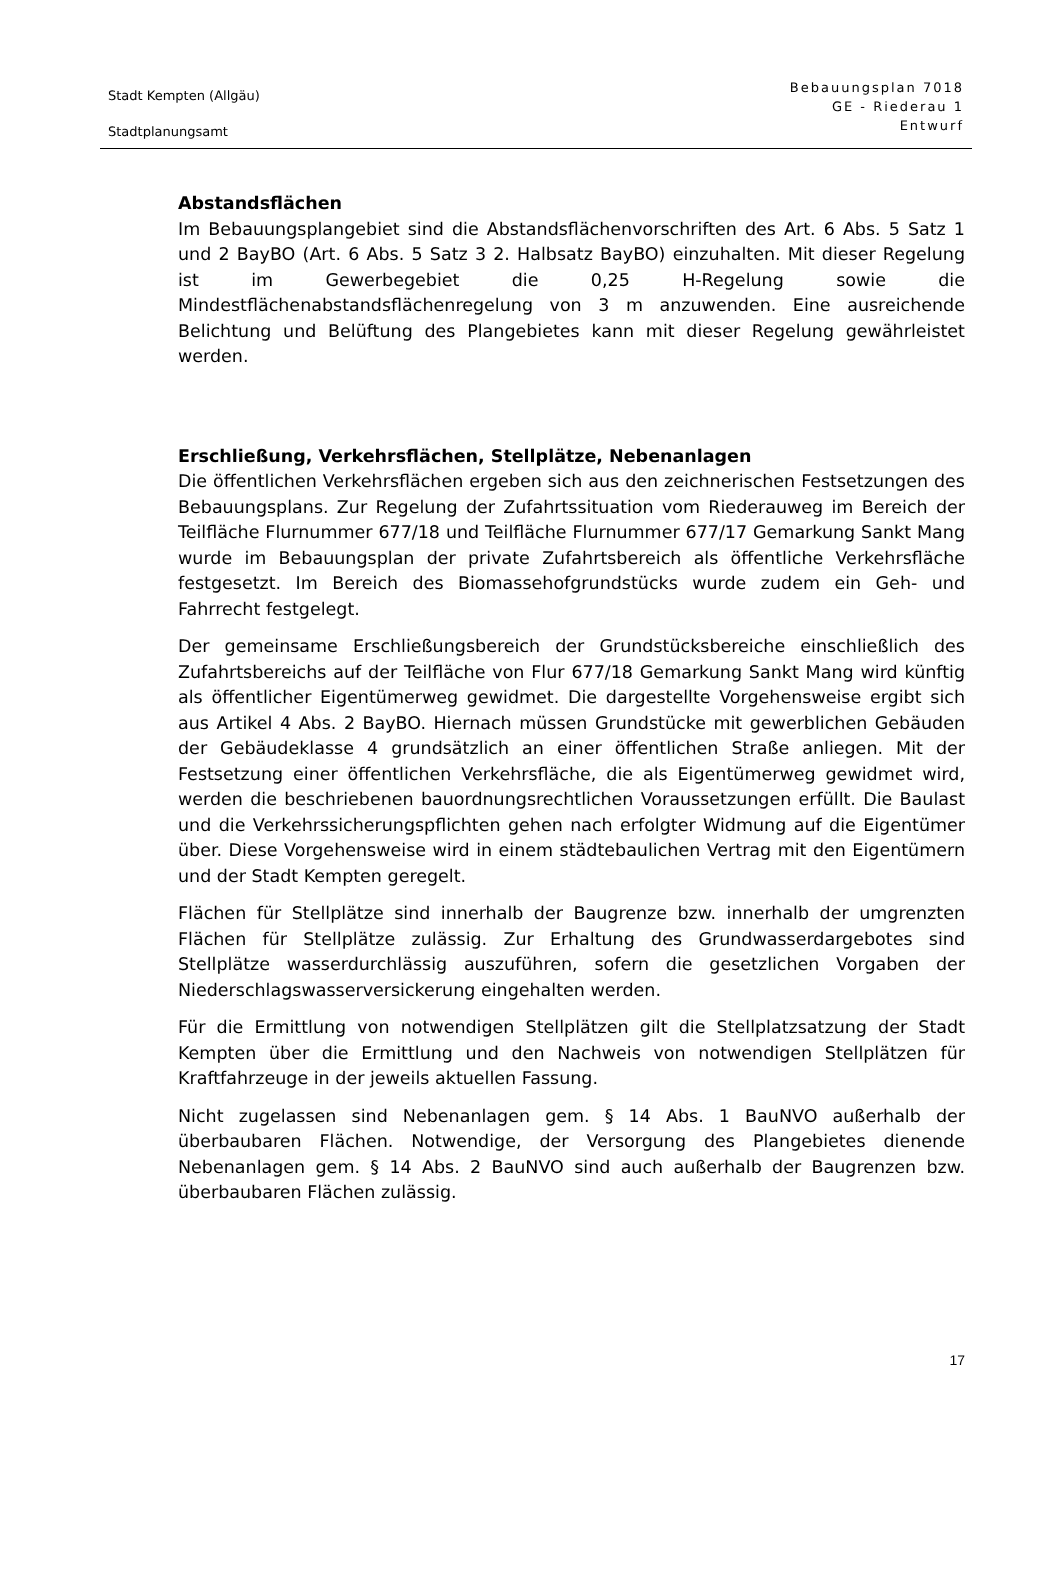Stadt Kempten (Allgäu)
Stadtplanungsamt
Bebauungsplan 7018
GE - Riederau 1
Entwurf
Abstandsflächen
Im Bebauungsplangebiet sind die Abstandsflächenvorschriften des Art. 6 Abs. 5 Satz 1 und 2 BayBO (Art. 6 Abs. 5 Satz 3 2. Halbsatz BayBO) einzuhalten. Mit dieser Regelung ist im Gewerbegebiet die 0,25 H-Regelung sowie die Mindestflächenabstandsflächenregelung von 3 m anzuwenden. Eine ausreichende Belichtung und Belüftung des Plangebietes kann mit dieser Regelung gewährleistet werden.
Erschließung, Verkehrsflächen, Stellplätze, Nebenanlagen
Die öffentlichen Verkehrsflächen ergeben sich aus den zeichnerischen Festsetzungen des Bebauungsplans. Zur Regelung der Zufahrtssituation vom Riederauweg im Bereich der Teilfläche Flurnummer 677/18 und Teilfläche Flurnummer 677/17 Gemarkung Sankt Mang wurde im Bebauungsplan der private Zufahrtsbereich als öffentliche Verkehrsfläche festgesetzt. Im Bereich des Biomassehofgrundstücks wurde zudem ein Geh- und Fahrrecht festgelegt.
Der gemeinsame Erschließungsbereich der Grundstücksbereiche einschließlich des Zufahrtsbereichs auf der Teilfläche von Flur 677/18 Gemarkung Sankt Mang wird künftig als öffentlicher Eigentümerweg gewidmet. Die dargestellte Vorgehensweise ergibt sich aus Artikel 4 Abs. 2 BayBO. Hiernach müssen Grundstücke mit gewerblichen Gebäuden der Gebäudeklasse 4 grundsätzlich an einer öffentlichen Straße anliegen. Mit der Festsetzung einer öffentlichen Verkehrsfläche, die als Eigentümerweg gewidmet wird, werden die beschriebenen bauordnungsrechtlichen Voraussetzungen erfüllt. Die Baulast und die Verkehrssicherungspflichten gehen nach erfolgter Widmung auf die Eigentümer über. Diese Vorgehensweise wird in einem städtebaulichen Vertrag mit den Eigentümern und der Stadt Kempten geregelt.
Flächen für Stellplätze sind innerhalb der Baugrenze bzw. innerhalb der umgrenzten Flächen für Stellplätze zulässig. Zur Erhaltung des Grundwasserdargebotes sind Stellplätze wasserdurchlässig auszuführen, sofern die gesetzlichen Vorgaben der Niederschlagswasserversickerung eingehalten werden.
Für die Ermittlung von notwendigen Stellplätzen gilt die Stellplatzsatzung der Stadt Kempten über die Ermittlung und den Nachweis von notwendigen Stellplätzen für Kraftfahrzeuge in der jeweils aktuellen Fassung.
Nicht zugelassen sind Nebenanlagen gem. § 14 Abs. 1 BauNVO außerhalb der überbaubaren Flächen. Notwendige, der Versorgung des Plangebietes dienende Nebenanlagen gem. § 14 Abs. 2 BauNVO sind auch außerhalb der Baugrenzen bzw. überbaubaren Flächen zulässig.
17